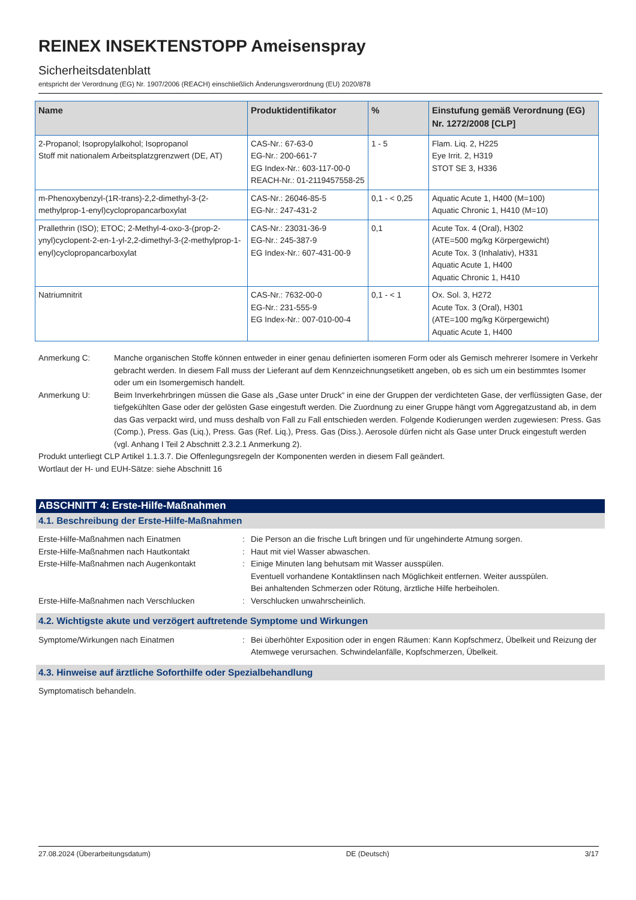REINEX INSEKTENSTOPP Ameisenspray
Sicherheitsdatenblatt
entspricht der Verordnung (EG) Nr. 1907/2006 (REACH) einschließlich Änderungsverordnung (EU) 2020/878
| Name | Produktidentifikator | % | Einstufung gemäß Verordnung (EG) Nr. 1272/2008 [CLP] |
| --- | --- | --- | --- |
| 2-Propanol; Isopropylalkohol; Isopropanol Stoff mit nationalem Arbeitsplatzgrenzwert (DE, AT) | CAS-Nr.: 67-63-0 EG-Nr.: 200-661-7 EG Index-Nr.: 603-117-00-0 REACH-Nr.: 01-2119457558-25 | 1 - 5 | Flam. Liq. 2, H225 Eye Irrit. 2, H319 STOT SE 3, H336 |
| m-Phenoxybenzyl-(1R-trans)-2,2-dimethyl-3-(2-methylprop-1-enyl)cyclopropancarboxylat | CAS-Nr.: 26046-85-5 EG-Nr.: 247-431-2 | 0,1 - < 0,25 | Aquatic Acute 1, H400 (M=100) Aquatic Chronic 1, H410 (M=10) |
| Prallethrin (ISO); ETOC; 2-Methyl-4-oxo-3-(prop-2-ynyl)cyclopent-2-en-1-yl-2,2-dimethyl-3-(2-methylprop-1-enyl)cyclopropancarboxylat | CAS-Nr.: 23031-36-9 EG-Nr.: 245-387-9 EG Index-Nr.: 607-431-00-9 | 0,1 | Acute Tox. 4 (Oral), H302 (ATE=500 mg/kg Körpergewicht) Acute Tox. 3 (Inhalativ), H331 Aquatic Acute 1, H400 Aquatic Chronic 1, H410 |
| Natriumnitrit | CAS-Nr.: 7632-00-0 EG-Nr.: 231-555-9 EG Index-Nr.: 007-010-00-4 | 0,1 - < 1 | Ox. Sol. 3, H272 Acute Tox. 3 (Oral), H301 (ATE=100 mg/kg Körpergewicht) Aquatic Acute 1, H400 |
Anmerkung C: Manche organischen Stoffe können entweder in einer genau definierten isomeren Form oder als Gemisch mehrerer Isomere in Verkehr gebracht werden. In diesem Fall muss der Lieferant auf dem Kennzeichnungsetikett angeben, ob es sich um ein bestimmtes Isomer oder um ein Isomergemisch handelt.
Anmerkung U: Beim Inverkehrbringen müssen die Gase als „Gase unter Druck“ in eine der Gruppen der verdichteten Gase, der verflüssigten Gase, der tiefgekühlten Gase oder der gelösten Gase eingestuft werden. Die Zuordnung zu einer Gruppe hängt vom Aggregatzustand ab, in dem das Gas verpackt wird, und muss deshalb von Fall zu Fall entschieden werden. Folgende Kodierungen werden zugewiesen: Press. Gas (Comp.), Press. Gas (Liq.), Press. Gas (Ref. Liq.), Press. Gas (Diss.). Aerosole dürfen nicht als Gase unter Druck eingestuft werden (vgl. Anhang I Teil 2 Abschnitt 2.3.2.1 Anmerkung 2).
Produkt unterliegt CLP Artikel 1.1.3.7. Die Offenlegungsregeln der Komponenten werden in diesem Fall geändert.
Wortlaut der H- und EUH-Sätze: siehe Abschnitt 16
ABSCHNITT 4: Erste-Hilfe-Maßnahmen
4.1. Beschreibung der Erste-Hilfe-Maßnahmen
Erste-Hilfe-Maßnahmen nach Einatmen : Die Person an die frische Luft bringen und für ungehinderte Atmung sorgen.
Erste-Hilfe-Maßnahmen nach Hautkontakt : Haut mit viel Wasser abwaschen.
Erste-Hilfe-Maßnahmen nach Augenkontakt : Einige Minuten lang behutsam mit Wasser ausspülen.
Eventuell vorhandene Kontaktlinsen nach Möglichkeit entfernen. Weiter ausspülen.
Bei anhaltenden Schmerzen oder Rötung, ärztliche Hilfe herbeiholen.
Erste-Hilfe-Maßnahmen nach Verschlucken : Verschlucken unwahrscheinlich.
4.2. Wichtigste akute und verzögert auftretende Symptome und Wirkungen
Symptome/Wirkungen nach Einatmen : Bei überhöhter Exposition oder in engen Räumen: Kann Kopfschmerz, Übelkeit und Reizung der Atemwege verursachen. Schwindelanfälle, Kopfschmerzen, Übelkeit.
4.3. Hinweise auf ärztliche Soforthilfe oder Spezialbehandlung
Symptomatisch behandeln.
27.08.2024 (Überarbeitungsdatum) DE (Deutsch) 3/17